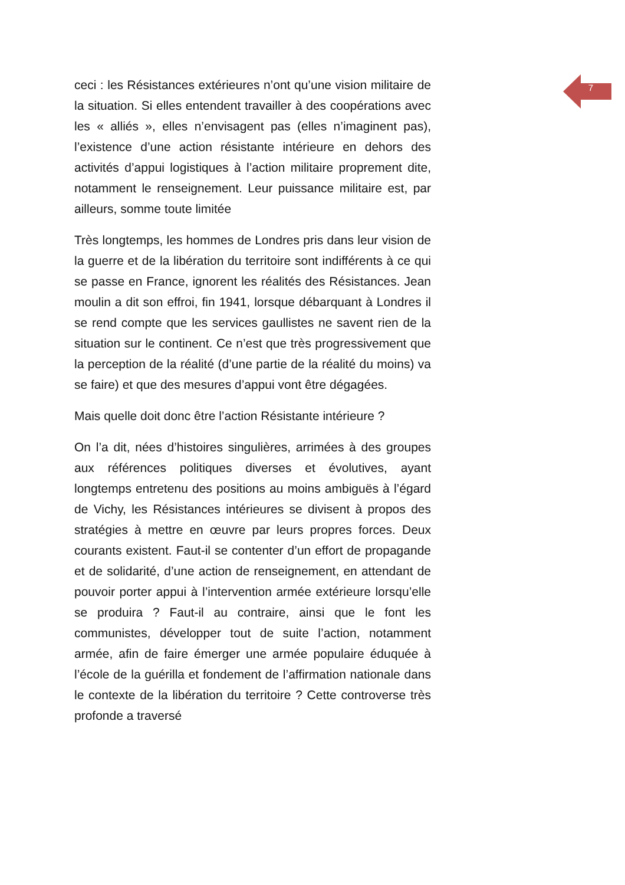7
ceci : les Résistances extérieures n’ont qu’une vision militaire de la situation. Si elles entendent travailler à des coopérations avec les « alliés », elles n’envisagent pas (elles n’imaginent pas), l’existence d’une action résistante intérieure en dehors des activités d’appui logistiques à l’action militaire proprement dite, notamment le renseignement. Leur puissance militaire est, par ailleurs, somme toute limitée
Très longtemps, les hommes de Londres pris dans leur vision de la guerre et de la libération du territoire sont indifférents à ce qui se passe en France, ignorent les réalités des Résistances. Jean moulin a dit son effroi, fin 1941, lorsque débarquant à Londres il se rend compte que les services gaullistes ne savent rien de la situation sur le continent. Ce n’est que très progressivement que la perception de la réalité (d’une partie de la réalité du moins) va se faire) et que des mesures d’appui vont être dégagées.
Mais quelle doit donc être l’action Résistante intérieure ?
On l’a dit, nées d’histoires singulières, arrimées à des groupes aux références politiques diverses et évolutives, ayant longtemps entretenu des positions au moins ambiguës à l’égard de Vichy, les Résistances intérieures se divisent à propos des stratégies à mettre en œuvre par leurs propres forces. Deux courants existent. Faut-il se contenter d’un effort de propagande et de solidarité, d’une action de renseignement, en attendant de pouvoir porter appui à l’intervention armée extérieure lorsqu’elle se produira ? Faut-il au contraire, ainsi que le font les communistes, développer tout de suite l’action, notamment armée, afin de faire émerger une armée populaire éduquée à l’école de la guérilla et fondement de l’affirmation nationale dans le contexte de la libération du territoire ? Cette controverse très profonde a traversé